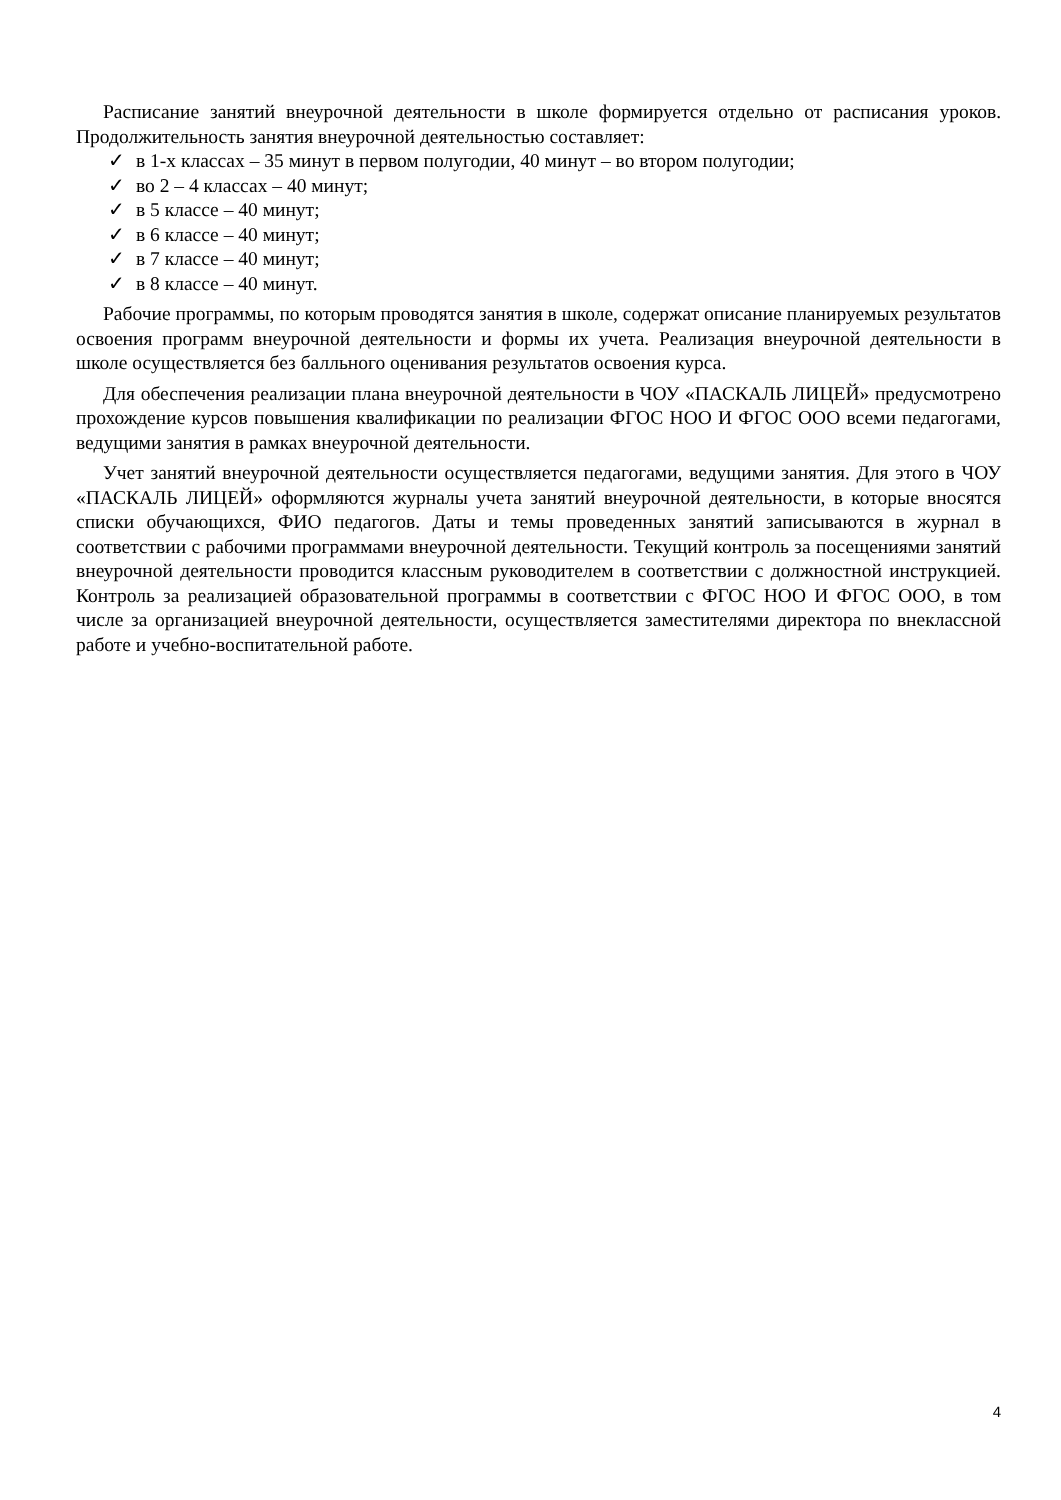Расписание занятий внеурочной деятельности в школе формируется отдельно от расписания уроков. Продолжительность занятия внеурочной деятельностью составляет:
✓ в 1-х классах – 35 минут в первом полугодии, 40 минут – во втором полугодии;
✓ во 2 – 4 классах – 40 минут;
✓ в 5 классе – 40 минут;
✓ в 6 классе – 40 минут;
✓ в 7 классе – 40 минут;
✓ в 8 классе – 40 минут.
Рабочие программы, по которым проводятся занятия в школе, содержат описание планируемых результатов освоения программ внеурочной деятельности и формы их учета. Реализация внеурочной деятельности в школе осуществляется без балльного оценивания результатов освоения курса.
Для обеспечения реализации плана внеурочной деятельности в ЧОУ «ПАСКАЛЬ ЛИЦЕЙ» предусмотрено прохождение курсов повышения квалификации по реализации ФГОС НОО И ФГОС ООО всеми педагогами, ведущими занятия в рамках внеурочной деятельности.
Учет занятий внеурочной деятельности осуществляется педагогами, ведущими занятия. Для этого в ЧОУ «ПАСКАЛЬ ЛИЦЕЙ» оформляются журналы учета занятий внеурочной деятельности, в которые вносятся списки обучающихся, ФИО педагогов. Даты и темы проведенных занятий записываются в журнал в соответствии с рабочими программами внеурочной деятельности. Текущий контроль за посещениями занятий внеурочной деятельности проводится классным руководителем в соответствии с должностной инструкцией. Контроль за реализацией образовательной программы в соответствии с ФГОС НОО И ФГОС ООО, в том числе за организацией внеурочной деятельности, осуществляется заместителями директора по внеклассной работе и учебно-воспитательной работе.
4